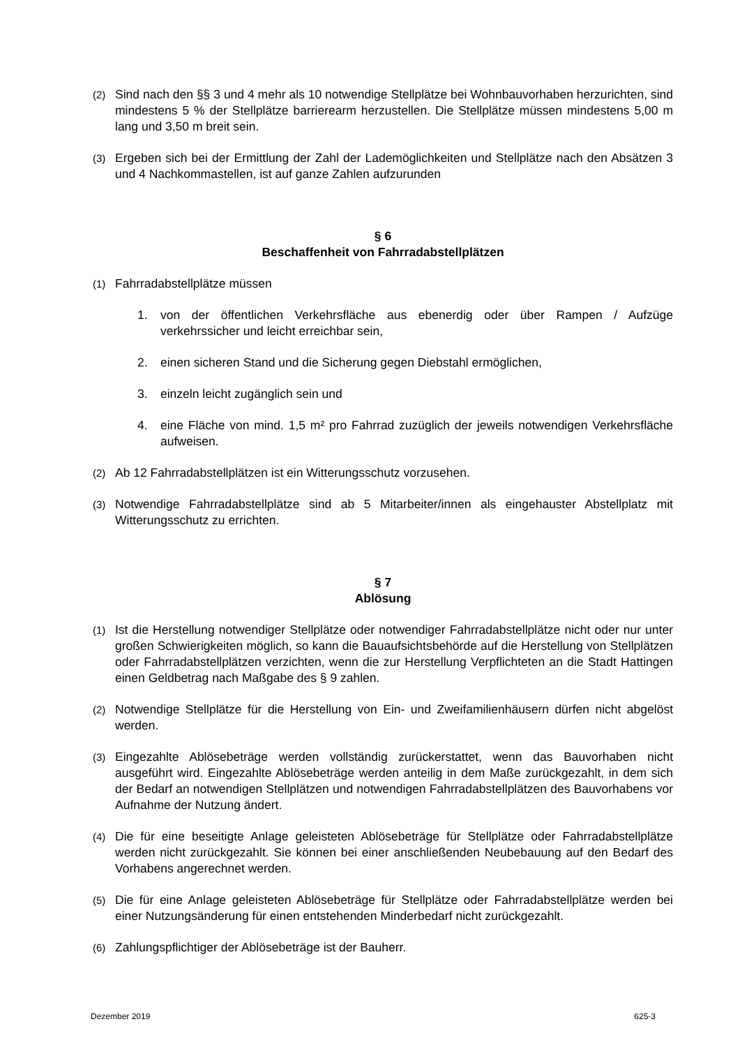(2) Sind nach den §§ 3 und 4 mehr als 10 notwendige Stellplätze bei Wohnbauvorhaben herzurichten, sind mindestens 5 % der Stellplätze barrierearm herzustellen. Die Stellplätze müssen mindestens 5,00 m lang und 3,50 m breit sein.
(3) Ergeben sich bei der Ermittlung der Zahl der Lademöglichkeiten und Stellplätze nach den Absätzen 3 und 4 Nachkommastellen, ist auf ganze Zahlen aufzurunden
§ 6
Beschaffenheit von Fahrradabstellplätzen
(1) Fahrradabstellplätze müssen
1. von der öffentlichen Verkehrsfläche aus ebenerdig oder über Rampen / Aufzüge verkehrssicher und leicht erreichbar sein,
2. einen sicheren Stand und die Sicherung gegen Diebstahl ermöglichen,
3. einzeln leicht zugänglich sein und
4. eine Fläche von mind. 1,5 m² pro Fahrrad zuzüglich der jeweils notwendigen Verkehrsfläche aufweisen.
(2) Ab 12 Fahrradabstellplätzen ist ein Witterungsschutz vorzusehen.
(3) Notwendige Fahrradabstellplätze sind ab 5 Mitarbeiter/innen als eingehauster Abstellplatz mit Witterungsschutz zu errichten.
§ 7
Ablösung
(1) Ist die Herstellung notwendiger Stellplätze oder notwendiger Fahrradabstellplätze nicht oder nur unter großen Schwierigkeiten möglich, so kann die Bauaufsichtsbehörde auf die Herstellung von Stellplätzen oder Fahrradabstellplätzen verzichten, wenn die zur Herstellung Verpflichteten an die Stadt Hattingen einen Geldbetrag nach Maßgabe des § 9 zahlen.
(2) Notwendige Stellplätze für die Herstellung von Ein- und Zweifamilienhäusern dürfen nicht abgelöst werden.
(3) Eingezahlte Ablösebeträge werden vollständig zurückerstattet, wenn das Bauvorhaben nicht ausgeführt wird. Eingezahlte Ablösebeträge werden anteilig in dem Maße zurückgezahlt, in dem sich der Bedarf an notwendigen Stellplätzen und notwendigen Fahrradabstellplätzen des Bauvorhabens vor Aufnahme der Nutzung ändert.
(4) Die für eine beseitigte Anlage geleisteten Ablösebeträge für Stellplätze oder Fahrradabstellplätze werden nicht zurückgezahlt. Sie können bei einer anschließenden Neubebauung auf den Bedarf des Vorhabens angerechnet werden.
(5) Die für eine Anlage geleisteten Ablösebeträge für Stellplätze oder Fahrradabstellplätze werden bei einer Nutzungsänderung für einen entstehenden Minderbedarf nicht zurückgezahlt.
(6) Zahlungspflichtiger der Ablösebeträge ist der Bauherr.
Dezember 2019 625-3